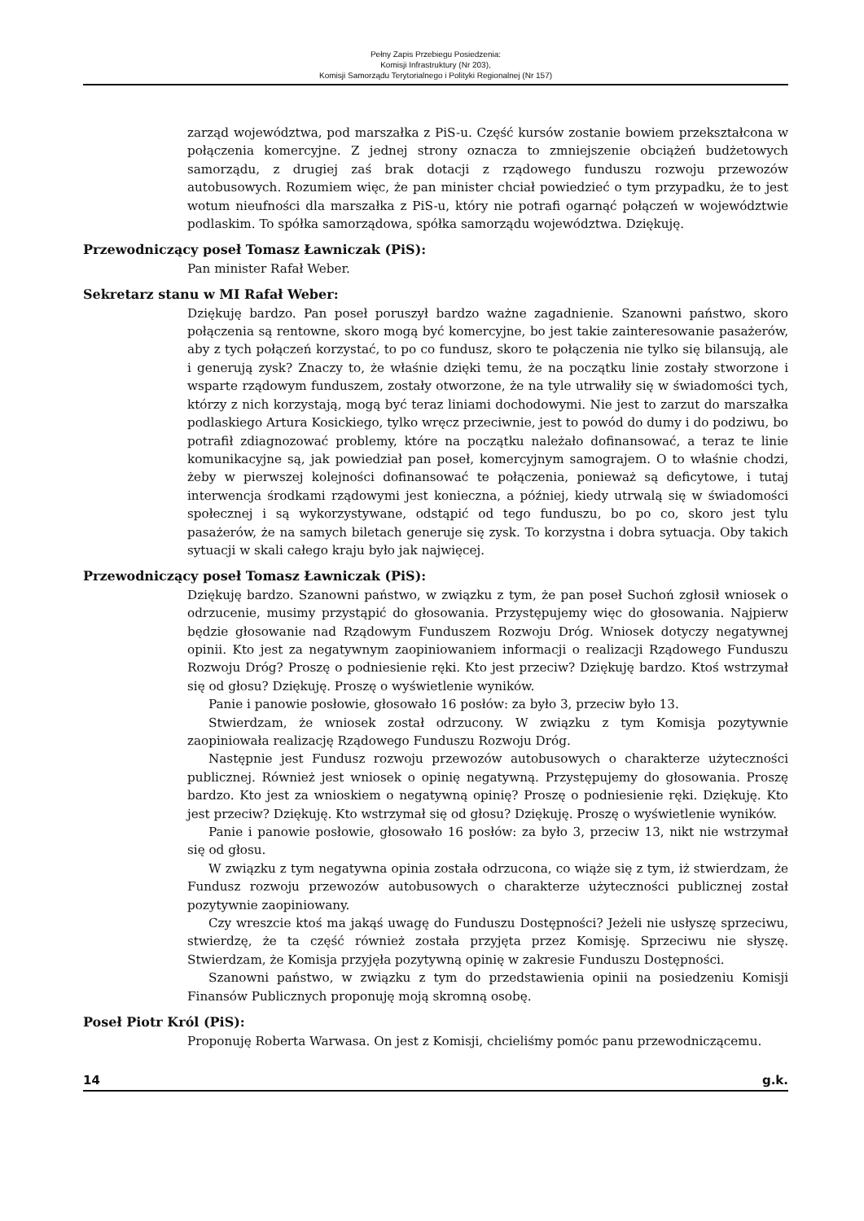Pełny Zapis Przebiegu Posiedzenia:
Komisji Infrastruktury (Nr 203),
Komisji Samorządu Terytorialnego i Polityki Regionalnej (Nr 157)
zarząd województwa, pod marszałka z PiS-u. Część kursów zostanie bowiem przekształcona w połączenia komercyjne. Z jednej strony oznacza to zmniejszenie obciążeń budżetowych samorządu, z drugiej zaś brak dotacji z rządowego funduszu rozwoju przewozów autobusowych. Rozumiem więc, że pan minister chciał powiedzieć o tym przypadku, że to jest wotum nieufności dla marszałka z PiS-u, który nie potrafi ogarnąć połączeń w województwie podlaskim. To spółka samorządowa, spółka samorządu województwa. Dziękuję.
Przewodniczący poseł Tomasz Ławniczak (PiS):
Pan minister Rafał Weber.
Sekretarz stanu w MI Rafał Weber:
Dziękuję bardzo. Pan poseł poruszył bardzo ważne zagadnienie. Szanowni państwo, skoro połączenia są rentowne, skoro mogą być komercyjne, bo jest takie zainteresowanie pasażerów, aby z tych połączeń korzystać, to po co fundusz, skoro te połączenia nie tylko się bilansują, ale i generują zysk? Znaczy to, że właśnie dzięki temu, że na początku linie zostały stworzone i wsparte rządowym funduszem, zostały otworzone, że na tyle utrwaliły się w świadomości tych, którzy z nich korzystają, mogą być teraz liniami dochodowymi. Nie jest to zarzut do marszałka podlaskiego Artura Kosickiego, tylko wręcz przeciwnie, jest to powód do dumy i do podziwu, bo potrafił zdiagnozować problemy, które na początku należało dofinansować, a teraz te linie komunikacyjne są, jak powiedział pan poseł, komercyjnym samograjem. O to właśnie chodzi, żeby w pierwszej kolejności dofinansować te połączenia, ponieważ są deficytowe, i tutaj interwencja środkami rządowymi jest konieczna, a później, kiedy utrwalą się w świadomości społecznej i są wykorzystywane, odstąpić od tego funduszu, bo po co, skoro jest tylu pasażerów, że na samych biletach generuje się zysk. To korzystna i dobra sytuacja. Oby takich sytuacji w skali całego kraju było jak najwięcej.
Przewodniczący poseł Tomasz Ławniczak (PiS):
Dziękuję bardzo. Szanowni państwo, w związku z tym, że pan poseł Suchoń zgłosił wniosek o odrzucenie, musimy przystąpić do głosowania. Przystępujemy więc do głosowania. Najpierw będzie głosowanie nad Rządowym Funduszem Rozwoju Dróg. Wniosek dotyczy negatywnej opinii. Kto jest za negatywnym zaopiniowaniem informacji o realizacji Rządowego Funduszu Rozwoju Dróg? Proszę o podniesienie ręki. Kto jest przeciw? Dziękuję bardzo. Ktoś wstrzymał się od głosu? Dziękuję. Proszę o wyświetlenie wyników.
Panie i panowie posłowie, głosowało 16 posłów: za było 3, przeciw było 13.
Stwierdzam, że wniosek został odrzucony. W związku z tym Komisja pozytywnie zaopiniowała realizację Rządowego Funduszu Rozwoju Dróg.
Następnie jest Fundusz rozwoju przewozów autobusowych o charakterze użyteczności publicznej. Również jest wniosek o opinię negatywną. Przystępujemy do głosowania. Proszę bardzo. Kto jest za wnioskiem o negatywną opinię? Proszę o podniesienie ręki. Dziękuję. Kto jest przeciw? Dziękuję. Kto wstrzymał się od głosu? Dziękuję. Proszę o wyświetlenie wyników.
Panie i panowie posłowie, głosowało 16 posłów: za było 3, przeciw 13, nikt nie wstrzymał się od głosu.
W związku z tym negatywna opinia została odrzucona, co wiąże się z tym, iż stwierdzam, że Fundusz rozwoju przewozów autobusowych o charakterze użyteczności publicznej został pozytywnie zaopiniowany.
Czy wreszcie ktoś ma jakąś uwagę do Funduszu Dostępności? Jeżeli nie usłyszę sprzeciwu, stwierdzę, że ta część również została przyjęta przez Komisję. Sprzeciwu nie słyszę. Stwierdzam, że Komisja przyjęła pozytywną opinię w zakresie Funduszu Dostępności.
Szanowni państwo, w związku z tym do przedstawienia opinii na posiedzeniu Komisji Finansów Publicznych proponuję moją skromną osobę.
Poseł Piotr Król (PiS):
Proponuję Roberta Warwasa. On jest z Komisji, chcieliśmy pomóc panu przewodniczącemu.
14 g.k.